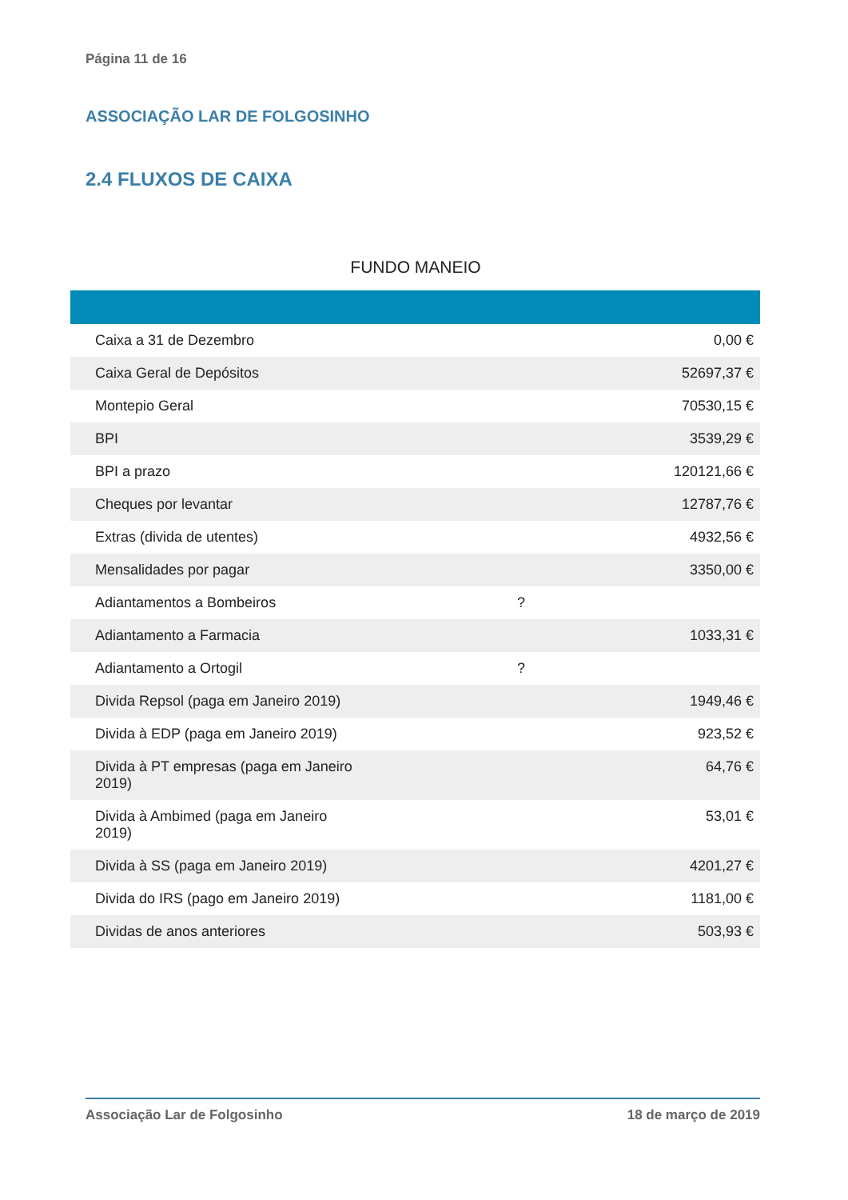Página 11 de 16
ASSOCIAÇÃO LAR DE FOLGOSINHO
2.4 FLUXOS DE CAIXA
FUNDO MANEIO
| Caixa a 31 de Dezembro | | 0,00 € |
| Caixa Geral de Depósitos | | 52697,37 € |
| Montepio Geral | | 70530,15 € |
| BPI | | 3539,29 € |
| BPI a prazo | | 120121,66 € |
| Cheques por levantar | | 12787,76 € |
| Extras (divida de utentes) | | 4932,56 € |
| Mensalidades por pagar | | 3350,00 € |
| Adiantamentos a Bombeiros | ? | |
| Adiantamento a Farmacia | | 1033,31 € |
| Adiantamento a Ortogil | ? | |
| Divida Repsol (paga em Janeiro 2019) | | 1949,46 € |
| Divida à EDP (paga em Janeiro 2019) | | 923,52 € |
| Divida à PT empresas (paga em Janeiro 2019) | | 64,76 € |
| Divida à Ambimed (paga em Janeiro 2019) | | 53,01 € |
| Divida à SS (paga em Janeiro 2019) | | 4201,27 € |
| Divida do IRS (pago em Janeiro 2019) | | 1181,00 € |
| Dividas de anos anteriores | | 503,93 € |
Associação Lar de Folgosinho 18 de março de 2019